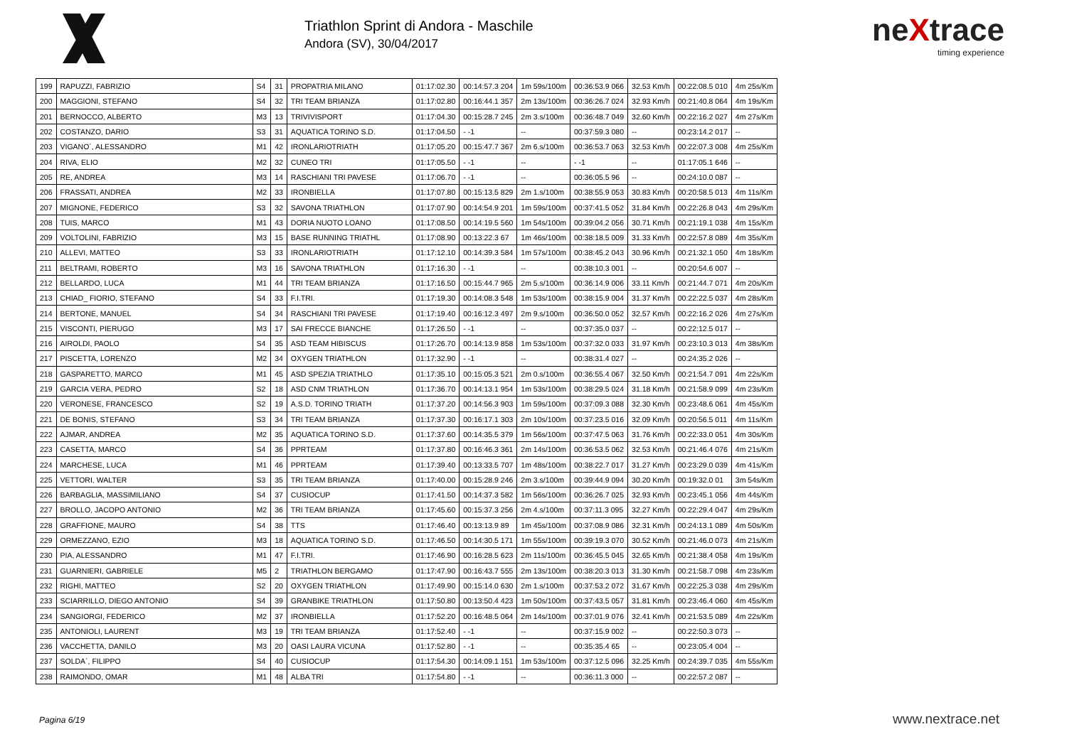Triathlon Sprint di Andora - Maschile
Andora (SV), 30/04/2017
neXtrace
timing experience
| 199 | RAPUZZI, FABRIZIO | S4 | 31 | PROPATRIA MILANO | 01:17:02.30 | 00:14:57.3 204 | 1m 59s/100m | 00:36:53.9 066 | 32.53 Km/h | 00:22:08.5 010 | 4m 25s/Km |
| 200 | MAGGIONI, STEFANO | S4 | 32 | TRI TEAM BRIANZA | 01:17:02.80 | 00:16:44.1 357 | 2m 13s/100m | 00:36:26.7 024 | 32.93 Km/h | 00:21:40.8 064 | 4m 19s/Km |
| 201 | BERNOCCO, ALBERTO | M3 | 13 | TRIVIVISPORT | 01:17:04.30 | 00:15:28.7 245 | 2m 3.s/100m | 00:36:48.7 049 | 32.60 Km/h | 00:22:16.2 027 | 4m 27s/Km |
| 202 | COSTANZO, DARIO | S3 | 31 | AQUATICA TORINO S.D. | 01:17:04.50 | - -1 | -- | 00:37:59.3 080 | -- | 00:23:14.2 017 | -- |
| 203 | VIGANO´, ALESSANDRO | M1 | 42 | IRONLARIOTRIATH | 01:17:05.20 | 00:15:47.7 367 | 2m 6.s/100m | 00:36:53.7 063 | 32.53 Km/h | 00:22:07.3 008 | 4m 25s/Km |
| 204 | RIVA, ELIO | M2 | 32 | CUNEO TRI | 01:17:05.50 | - -1 | -- | - -1 | -- | 01:17:05.1 646 | -- |
| 205 | RE, ANDREA | M3 | 14 | RASCHIANI TRI PAVESE | 01:17:06.70 | - -1 | -- | 00:36:05.5 96 | -- | 00:24:10.0 087 | -- |
| 206 | FRASSATI, ANDREA | M2 | 33 | IRONBIELLA | 01:17:07.80 | 00:15:13.5 829 | 2m 1.s/100m | 00:38:55.9 053 | 30.83 Km/h | 00:20:58.5 013 | 4m 11s/Km |
| 207 | MIGNONE, FEDERICO | S3 | 32 | SAVONA TRIATHLON | 01:17:07.90 | 00:14:54.9 201 | 1m 59s/100m | 00:37:41.5 052 | 31.84 Km/h | 00:22:26.8 043 | 4m 29s/Km |
| 208 | TUIS, MARCO | M1 | 43 | DORIA NUOTO LOANO | 01:17:08.50 | 00:14:19.5 560 | 1m 54s/100m | 00:39:04.2 056 | 30.71 Km/h | 00:21:19.1 038 | 4m 15s/Km |
| 209 | VOLTOLINI, FABRIZIO | M3 | 15 | BASE RUNNING TRIATHL | 01:17:08.90 | 00:13:22.3 67 | 1m 46s/100m | 00:38:18.5 009 | 31.33 Km/h | 00:22:57.8 089 | 4m 35s/Km |
| 210 | ALLEVI, MATTEO | S3 | 33 | IRONLARIOTRIATH | 01:17:12.10 | 00:14:39.3 584 | 1m 57s/100m | 00:38:45.2 043 | 30.96 Km/h | 00:21:32.1 050 | 4m 18s/Km |
| 211 | BELTRAMI, ROBERTO | M3 | 16 | SAVONA TRIATHLON | 01:17:16.30 | - -1 | -- | 00:38:10.3 001 | -- | 00:20:54.6 007 | -- |
| 212 | BELLARDO, LUCA | M1 | 44 | TRI TEAM BRIANZA | 01:17:16.50 | 00:15:44.7 965 | 2m 5.s/100m | 00:36:14.9 006 | 33.11 Km/h | 00:21:44.7 071 | 4m 20s/Km |
| 213 | CHIAD_ FIORIO, STEFANO | S4 | 33 | F.I.TRI. | 01:17:19.30 | 00:14:08.3 548 | 1m 53s/100m | 00:38:15.9 004 | 31.37 Km/h | 00:22:22.5 037 | 4m 28s/Km |
| 214 | BERTONE, MANUEL | S4 | 34 | RASCHIANI TRI PAVESE | 01:17:19.40 | 00:16:12.3 497 | 2m 9.s/100m | 00:36:50.0 052 | 32.57 Km/h | 00:22:16.2 026 | 4m 27s/Km |
| 215 | VISCONTI, PIERUGO | M3 | 17 | SAI FRECCE BIANCHE | 01:17:26.50 | - -1 | -- | 00:37:35.0 037 | -- | 00:22:12.5 017 | -- |
| 216 | AIROLDI, PAOLO | S4 | 35 | ASD TEAM HIBISCUS | 01:17:26.70 | 00:14:13.9 858 | 1m 53s/100m | 00:37:32.0 033 | 31.97 Km/h | 00:23:10.3 013 | 4m 38s/Km |
| 217 | PISCETTA, LORENZO | M2 | 34 | OXYGEN TRIATHLON | 01:17:32.90 | - -1 | -- | 00:38:31.4 027 | -- | 00:24:35.2 026 | -- |
| 218 | GASPARETTO, MARCO | M1 | 45 | ASD SPEZIA TRIATHLO | 01:17:35.10 | 00:15:05.3 521 | 2m 0.s/100m | 00:36:55.4 067 | 32.50 Km/h | 00:21:54.7 091 | 4m 22s/Km |
| 219 | GARCIA VERA, PEDRO | S2 | 18 | ASD CNM TRIATHLON | 01:17:36.70 | 00:14:13.1 954 | 1m 53s/100m | 00:38:29.5 024 | 31.18 Km/h | 00:21:58.9 099 | 4m 23s/Km |
| 220 | VERONESE, FRANCESCO | S2 | 19 | A.S.D. TORINO TRIATH | 01:17:37.20 | 00:14:56.3 903 | 1m 59s/100m | 00:37:09.3 088 | 32.30 Km/h | 00:23:48.6 061 | 4m 45s/Km |
| 221 | DE BONIS, STEFANO | S3 | 34 | TRI TEAM BRIANZA | 01:17:37.30 | 00:16:17.1 303 | 2m 10s/100m | 00:37:23.5 016 | 32.09 Km/h | 00:20:56.5 011 | 4m 11s/Km |
| 222 | AJMAR, ANDREA | M2 | 35 | AQUATICA TORINO S.D. | 01:17:37.60 | 00:14:35.5 379 | 1m 56s/100m | 00:37:47.5 063 | 31.76 Km/h | 00:22:33.0 051 | 4m 30s/Km |
| 223 | CASETTA, MARCO | S4 | 36 | PPRTEAM | 01:17:37.80 | 00:16:46.3 361 | 2m 14s/100m | 00:36:53.5 062 | 32.53 Km/h | 00:21:46.4 076 | 4m 21s/Km |
| 224 | MARCHESE, LUCA | M1 | 46 | PPRTEAM | 01:17:39.40 | 00:13:33.5 707 | 1m 48s/100m | 00:38:22.7 017 | 31.27 Km/h | 00:23:29.0 039 | 4m 41s/Km |
| 225 | VETTORI, WALTER | S3 | 35 | TRI TEAM BRIANZA | 01:17:40.00 | 00:15:28.9 246 | 2m 3.s/100m | 00:39:44.9 094 | 30.20 Km/h | 00:19:32.0 01 | 3m 54s/Km |
| 226 | BARBAGLIA, MASSIMILIANO | S4 | 37 | CUSIOCUP | 01:17:41.50 | 00:14:37.3 582 | 1m 56s/100m | 00:36:26.7 025 | 32.93 Km/h | 00:23:45.1 056 | 4m 44s/Km |
| 227 | BROLLO, JACOPO ANTONIO | M2 | 36 | TRI TEAM BRIANZA | 01:17:45.60 | 00:15:37.3 256 | 2m 4.s/100m | 00:37:11.3 095 | 32.27 Km/h | 00:22:29.4 047 | 4m 29s/Km |
| 228 | GRAFFIONE, MAURO | S4 | 38 | TTS | 01:17:46.40 | 00:13:13.9 89 | 1m 45s/100m | 00:37:08.9 086 | 32.31 Km/h | 00:24:13.1 089 | 4m 50s/Km |
| 229 | ORMEZZANO, EZIO | M3 | 18 | AQUATICA TORINO S.D. | 01:17:46.50 | 00:14:30.5 171 | 1m 55s/100m | 00:39:19.3 070 | 30.52 Km/h | 00:21:46.0 073 | 4m 21s/Km |
| 230 | PIA, ALESSANDRO | M1 | 47 | F.I.TRI. | 01:17:46.90 | 00:16:28.5 623 | 2m 11s/100m | 00:36:45.5 045 | 32.65 Km/h | 00:21:38.4 058 | 4m 19s/Km |
| 231 | GUARNIERI, GABRIELE | M5 | 2 | TRIATHLON BERGAMO | 01:17:47.90 | 00:16:43.7 555 | 2m 13s/100m | 00:38:20.3 013 | 31.30 Km/h | 00:21:58.7 098 | 4m 23s/Km |
| 232 | RIGHI, MATTEO | S2 | 20 | OXYGEN TRIATHLON | 01:17:49.90 | 00:15:14.0 630 | 2m 1.s/100m | 00:37:53.2 072 | 31.67 Km/h | 00:22:25.3 038 | 4m 29s/Km |
| 233 | SCIARRILLO, DIEGO ANTONIO | S4 | 39 | GRANBIKE TRIATHLON | 01:17:50.80 | 00:13:50.4 423 | 1m 50s/100m | 00:37:43.5 057 | 31.81 Km/h | 00:23:46.4 060 | 4m 45s/Km |
| 234 | SANGIORGI, FEDERICO | M2 | 37 | IRONBIELLA | 01:17:52.20 | 00:16:48.5 064 | 2m 14s/100m | 00:37:01.9 076 | 32.41 Km/h | 00:21:53.5 089 | 4m 22s/Km |
| 235 | ANTONIOLI, LAURENT | M3 | 19 | TRI TEAM BRIANZA | 01:17:52.40 | - -1 | -- | 00:37:15.9 002 | -- | 00:22:50.3 073 | -- |
| 236 | VACCHETTA, DANILO | M3 | 20 | OASI LAURA VICUNA | 01:17:52.80 | - -1 | -- | 00:35:35.4 65 | -- | 00:23:05.4 004 | -- |
| 237 | SOLDA´, FILIPPO | S4 | 40 | CUSIOCUP | 01:17:54.30 | 00:14:09.1 151 | 1m 53s/100m | 00:37:12.5 096 | 32.25 Km/h | 00:24:39.7 035 | 4m 55s/Km |
| 238 | RAIMONDO, OMAR | M1 | 48 | ALBA TRI | 01:17:54.80 | - -1 | -- | 00:36:11.3 000 | -- | 00:22:57.2 087 | -- |
Pagina 6/19 www.nextrace.net